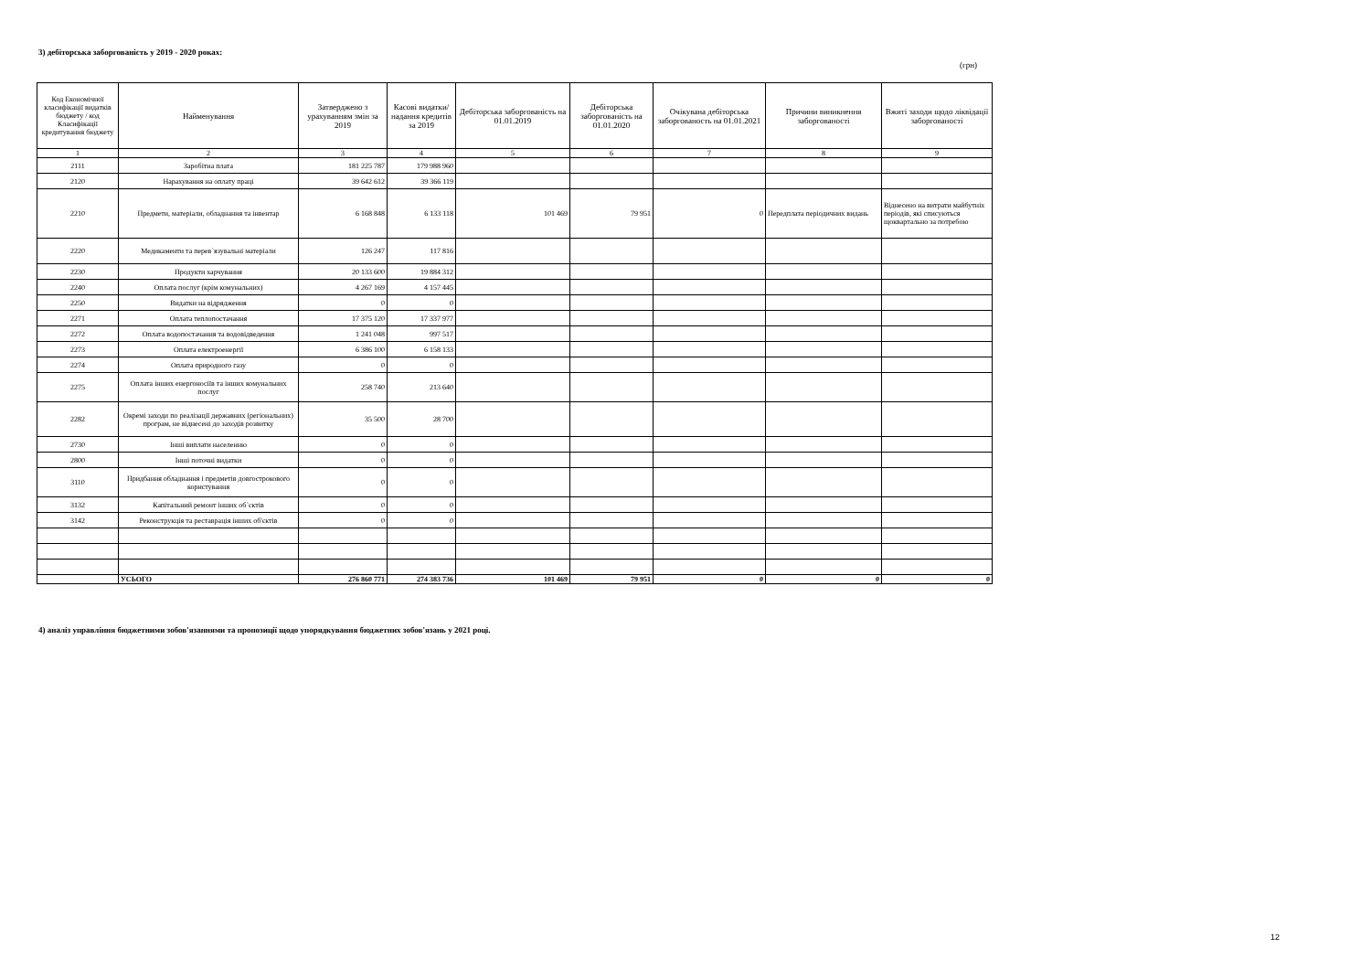3) дебіторська заборгованість у 2019 - 2020 роках:
(грн)
| Код Економічної класифікації видатків бюджету / код Класифікації кредитування бюджету | Найменування | Затверджено з урахуванням змін за 2019 | Касові видатки/ надання кредитів за 2019 | Дебіторська заборгованість на 01.01.2019 | Дебіторська заборгованість на 01.01.2020 | Очікувана дебіторська заборгованость на 01.01.2021 | Причини виникнення заборгованості | Вжиті заходи щодо ліквідації заборгованості |
| --- | --- | --- | --- | --- | --- | --- | --- | --- |
| 1 | 2 | 3 | 4 | 5 | 6 | 7 | 8 | 9 |
| 2111 | Заробітна плата | 181 225 787 | 179 988 960 | | | | | |
| 2120 | Нарахування на оплату праці | 39 642 612 | 39 366 119 | | | | | |
| 2210 | Предмети, матеріали, обладнання та інвентар | 6 168 848 | 6 133 118 | 101 469 | 79 951 | 0 | Передплата періодичних видань | Віднесено на витрати майбутніх періодів, які списуються щоквартально за потребою |
| 2220 | Медикаменти та перев`язувальні матеріали | 126 247 | 117 816 | | | | | |
| 2230 | Продукти харчування | 20 133 600 | 19 884 312 | | | | | |
| 2240 | Оплата послуг (крім комунальних) | 4 267 169 | 4 157 445 | | | | | |
| 2250 | Видатки на відрядження | 0 | 0 | | | | | |
| 2271 | Оплата теплопостачання | 17 375 120 | 17 337 977 | | | | | |
| 2272 | Оплата водопостачання та водовідведення | 1 241 048 | 997 517 | | | | | |
| 2273 | Оплата електроенергії | 6 386 100 | 6 158 133 | | | | | |
| 2274 | Оплата природного газу | 0 | 0 | | | | | |
| 2275 | Оплата інших енергоносіїв та інших комунальних послуг | 258 740 | 213 640 | | | | | |
| 2282 | Окремі заходи по реалізації державних (регіональних) програм, не віднесені до заходів розвитку | 35 500 | 28 700 | | | | | |
| 2730 | Інші виплати населенню | 0 | 0 | | | | | |
| 2800 | Інші поточні видатки | 0 | 0 | | | | | |
| 3110 | Придбання обладнання і предметів довгострокового користування | 0 | 0 | | | | | |
| 3132 | Капітальний ремонт інших об`єктів | 0 | 0 | | | | | |
| 3142 | Реконструкція та реставрація інших об'єктів | 0 | 0 | | | | | |
| | УСЬОГО | 276 860 771 | 274 383 736 | 101 469 | 79 951 | 0 | 0 | 0 |
4) аналіз управління бюджетними зобов'язаннями та пропозиції щодо упорядкування бюджетних зобов'язань у 2021 році.
12